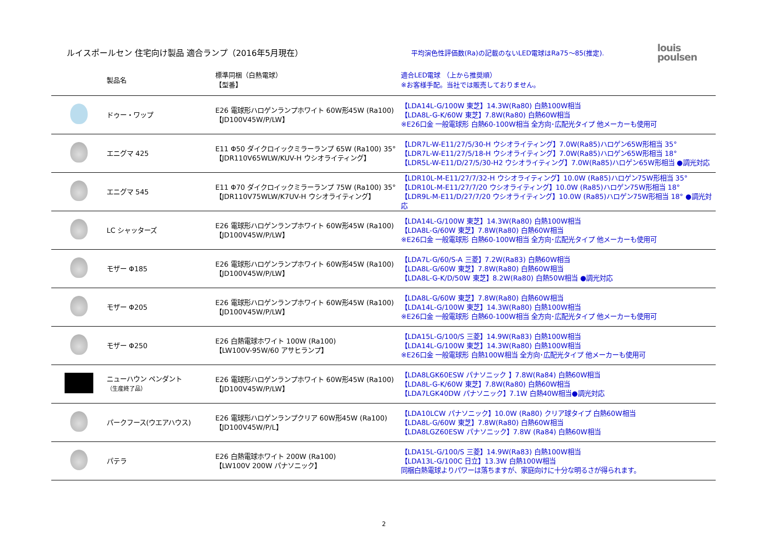ルイスポールセン 住宅向け製品 適合ランプ（2016年5月現在）
平均演色性評価数(Ra)の記載のないLED電球はRa75～85(推定).
louis
poulsen
| | 製品名 | 標準同梱（白熱電球） 【型番】 | 適合LED電球 （上から推奨順） ※お客様手配。当社では販売しておりません。 |
| --- | --- | --- | --- |
| | ドゥー・ワップ | E26 電球形ハロゲンランプホワイト 60W形45W (Ra100) 【JD100V45W/P/LW】 | 【LDA14L-G/100W 東芝】14.3W(Ra80) 白熱100W相当 【LDA8L-G-K/60W 東芝】7.8W(Ra80) 白熱60W相当 ※E26口金 一般電球形 白熱60-100W相当 全方向･広配光タイプ 他メーカーも使用可 |
| | エニグマ 425 | E11 Φ50 ダイクロイックミラーランプ 65W (Ra100) 35° 【JDR110V65WLW/KUV-H ウシオライティング】 | 【LDR7L-W-E11/27/5/30-H ウシオライティング】7.0W(Ra85)ハロゲン65W形相当 35° 【LDR7L-W-E11/27/5/18-H ウシオライティング】7.0W(Ra85)ハロゲン65W形相当 18° 【LDR5L-W-E11/D/27/5/30-H2 ウシオライティング】7.0W(Ra85)ハロゲン65W形相当 ●調光対応 |
| | エニグマ 545 | E11 Φ70 ダイクロイックミラーランプ 75W (Ra100) 35° 【JDR110V75WLW/K7UV-H ウシオライティング】 | 【LDR10L-M-E11/27/7/32-H ウシオライティング】10.0W (Ra85)ハロゲン75W形相当 35° 【LDR10L-M-E11/27/7/20 ウシオライティング】10.0W (Ra85)ハロゲン75W形相当 18° 【LDR9L-M-E11/D/27/7/20 ウシオライティング】10.0W (Ra85)ハロゲン75W形相当 18° ●調光対応 |
| | LC シャッターズ | E26 電球形ハロゲンランプホワイト 60W形45W (Ra100) 【JD100V45W/P/LW】 | 【LDA14L-G/100W 東芝】14.3W(Ra80) 白熱100W相当 【LDA8L-G/60W 東芝】7.8W(Ra80) 白熱60W相当 ※E26口金 一般電球形 白熱60-100W相当 全方向･広配光タイプ 他メーカーも使用可 |
| | モザー Φ185 | E26 電球形ハロゲンランプホワイト 60W形45W (Ra100) 【JD100V45W/P/LW】 | 【LDA7L-G/60/S-A 三菱】7.2W(Ra83) 白熱60W相当 【LDA8L-G/60W 東芝】7.8W(Ra80) 白熱60W相当 【LDA8L-G-K/D/50W 東芝】8.2W(Ra80) 白熱50W相当 ●調光対応 |
| | モザー Φ205 | E26 電球形ハロゲンランプホワイト 60W形45W (Ra100) 【JD100V45W/P/LW】 | 【LDA8L-G/60W 東芝】7.8W(Ra80) 白熱60W相当 【LDA14L-G/100W 東芝】14.3W(Ra80) 白熱100W相当 ※E26口金 一般電球形 白熱60-100W相当 全方向･広配光タイプ 他メーカーも使用可 |
| | モザー Φ250 | E26 白熱電球ホワイト 100W (Ra100) 【LW100V-95W/60 アサヒランプ】 | 【LDA15L-G/100/S 三菱】14.9W(Ra83) 白熱100W相当 【LDA14L-G/100W 東芝】14.3W(Ra80) 白熱100W相当 ※E26口金 一般電球形 白熱100W相当 全方向･広配光タイプ 他メーカーも使用可 |
| | ニューハウン ペンダント （生産終了品） | E26 電球形ハロゲンランプホワイト 60W形45W (Ra100) 【JD100V45W/P/LW】 | 【LDA8LGK60ESW パナソニック 】7.8W(Ra84) 白熱60W相当 【LDA8L-G-K/60W 東芝】7.8W(Ra80) 白熱60W相当 【LDA7LGK40DW パナソニック】7.1W 白熱40W相当●調光対応 |
| | パークフース(ウエアハウス) | E26 電球形ハロゲンランプクリア 60W形45W (Ra100) 【JD100V45W/P/L】 | 【LDA10LCW パナソニック】10.0W (Ra80) クリア球タイプ 白熱60W相当 【LDA8L-G/60W 東芝】7.8W(Ra80) 白熱60W相当 【LDA8LGZ60ESW パナソニック】7.8W (Ra84) 白熱60W相当 |
| | パテラ | E26 白熱電球ホワイト 200W (Ra100) 【LW100V 200W パナソニック】 | 【LDA15L-G/100/S 三菱】14.9W(Ra83) 白熱100W相当 【LDA13L-G/100C 日立】13.3W 白熱100W相当 同梱白熱電球よりパワーは落ちますが、家庭向けに十分な明るさが得られます。 |
2